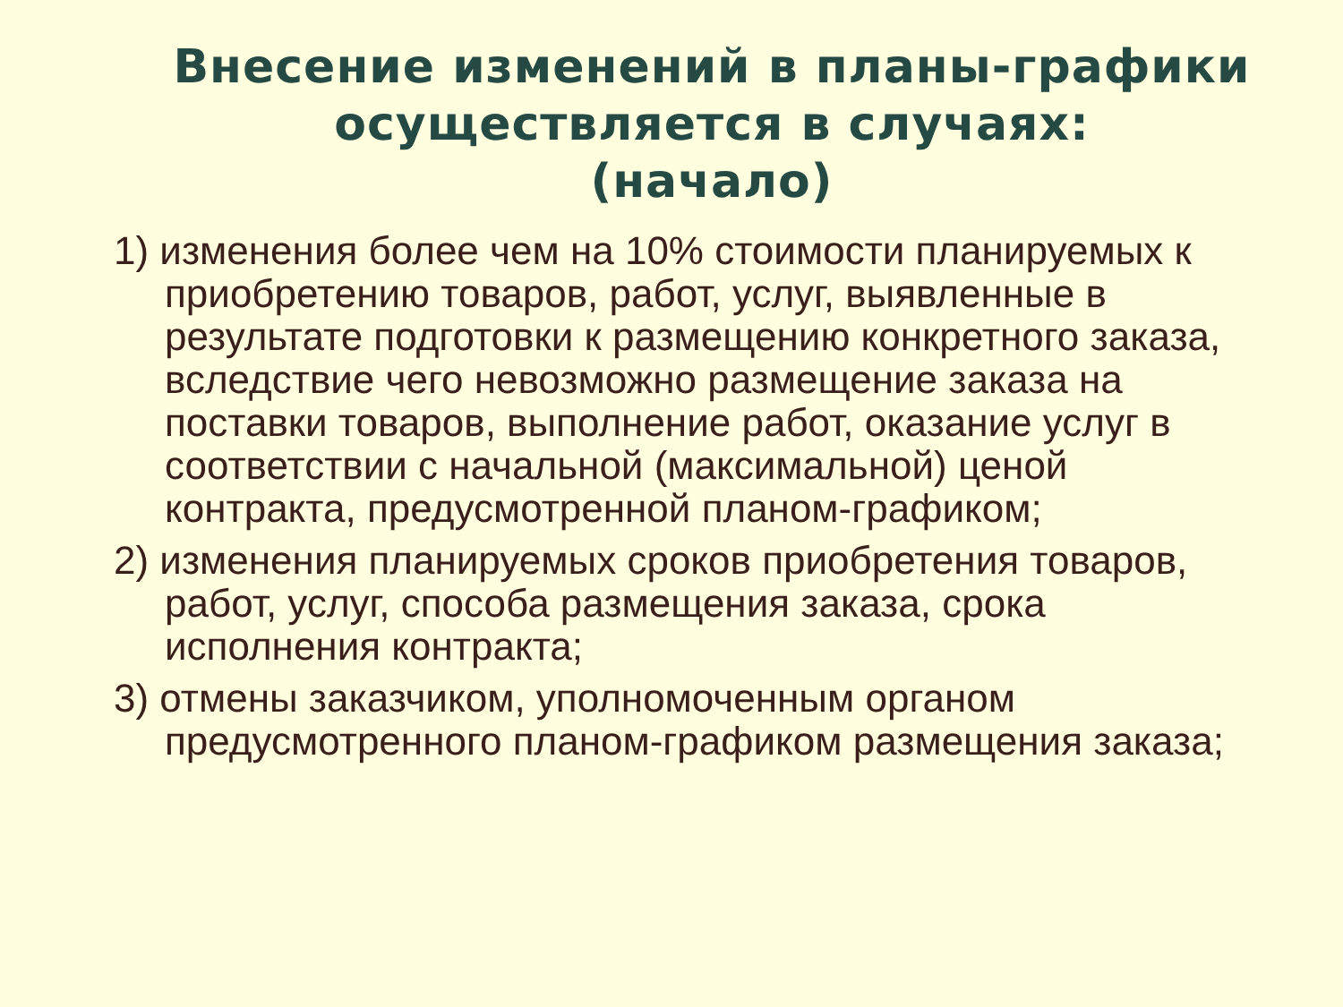Внесение изменений в планы-графики осуществляется в случаях:
(начало)
1) изменения более чем на 10% стоимости планируемых к приобретению товаров, работ, услуг, выявленные в результате подготовки к размещению конкретного заказа, вследствие чего невозможно размещение заказа на поставки товаров, выполнение работ, оказание услуг в соответствии с начальной (максимальной) ценой контракта, предусмотренной планом-графиком;
2) изменения планируемых сроков приобретения товаров, работ, услуг, способа размещения заказа, срока исполнения контракта;
3) отмены заказчиком, уполномоченным органом предусмотренного планом-графиком размещения заказа;